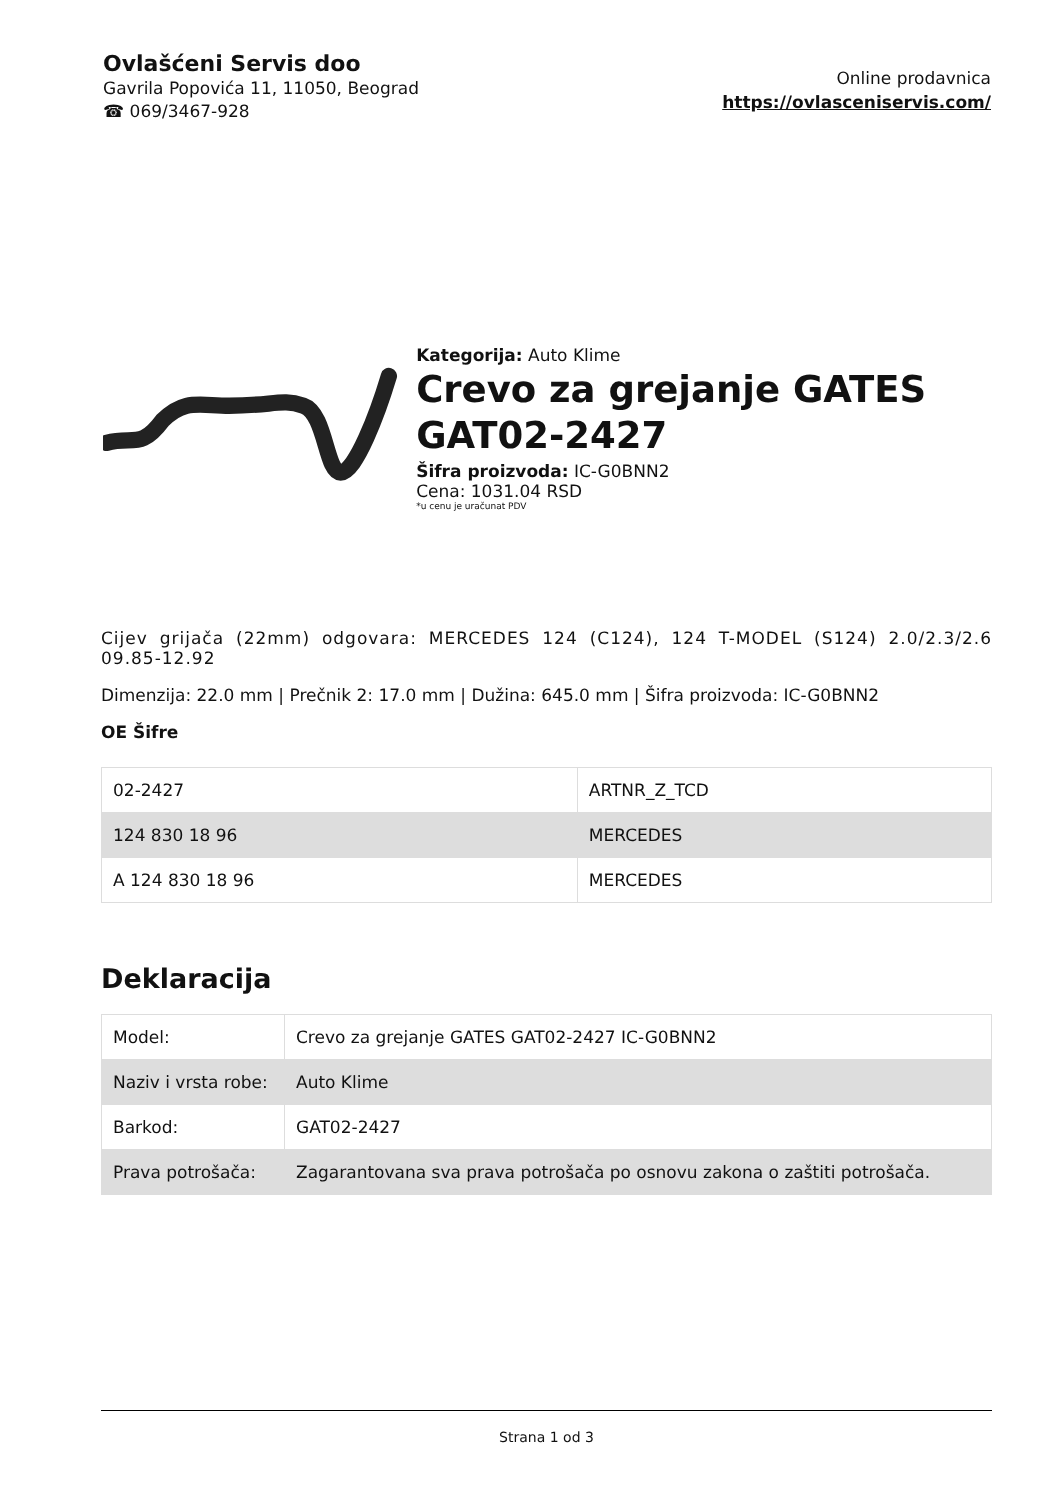Ovlašćeni Servis doo
Gavrila Popovića 11, 11050, Beograd
☎ 069/3467-928
Online prodavnica
https://ovlasceniservis.com/
Kategorija: Auto Klime
Crevo za grejanje GATES GAT02-2427
Šifra proizvoda: IC-G0BNN2
Cena: 1031.04 RSD
*u cenu je uračunat PDV
Cijev grijača (22mm) odgovara: MERCEDES 124 (C124), 124 T-MODEL (S124) 2.0/2.3/2.6 09.85-12.92
Dimenzija: 22.0 mm | Prečnik 2: 17.0 mm | Dužina: 645.0 mm | Šifra proizvoda: IC-G0BNN2
OE Šifre
| 02-2427 | ARTNR_Z_TCD |
| 124 830 18 96 | MERCEDES |
| A 124 830 18 96 | MERCEDES |
Deklaracija
| Model: | Crevo za grejanje GATES GAT02-2427 IC-G0BNN2 |
| Naziv i vrsta robe: | Auto Klime |
| Barkod: | GAT02-2427 |
| Prava potrošača: | Zagarantovana sva prava potrošača po osnovu zakona o zaštiti potrošača. |
Strana 1 od 3